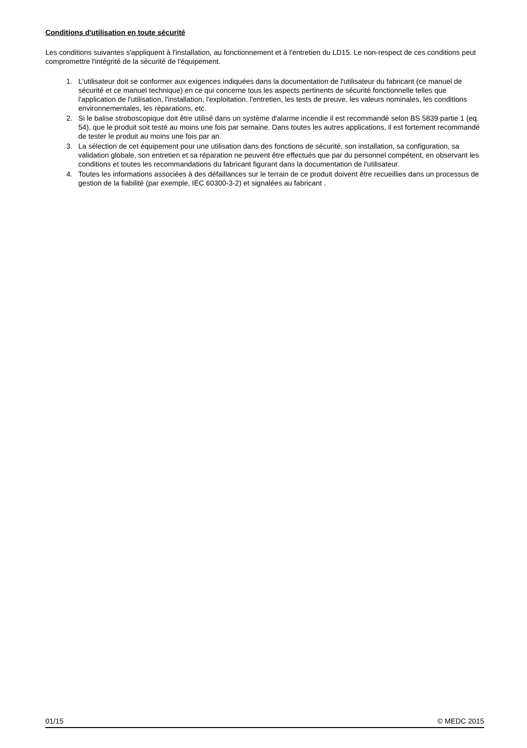Conditions d'utilisation en toute sécurité
Les conditions suivantes s'appliquent à l'installation, au fonctionnement et à l'entretien du LD15. Le non-respect de ces conditions peut compromettre l'intégrité de la sécurité de l'équipement.
1. L'utilisateur doit se conformer aux exigences indiquées dans la documentation de l'utilisateur du fabricant (ce manuel de sécurité et ce manuel technique) en ce qui concerne tous les aspects pertinents de sécurité fonctionnelle telles que l'application de l'utilisation, l'installation, l'exploitation, l'entretien, les tests de preuve, les valeurs nominales, les conditions environnementales, les réparations, etc.
2. Si le balise stroboscopique doit être utilisé dans un système d'alarme incendie il est recommandé selon BS 5839 partie 1 (eq. 54), que le produit soit testé au moins une fois par semaine. Dans toutes les autres applications, il est fortement recommandé de tester le produit au moins une fois par an.
3. La sélection de cet équipement pour une utilisation dans des fonctions de sécurité, son installation, sa configuration, sa validation globale, son entretien et sa réparation ne peuvent être effectués que par du personnel compétent, en observant les conditions et toutes les recommandations du fabricant figurant dans la documentation de l'utilisateur.
4. Toutes les informations associées à des défaillances sur le terrain de ce produit doivent être recueillies dans un processus de gestion de la fiabilité (par exemple, IEC 60300-3-2) et signalées au fabricant .
01/15 © MEDC 2015